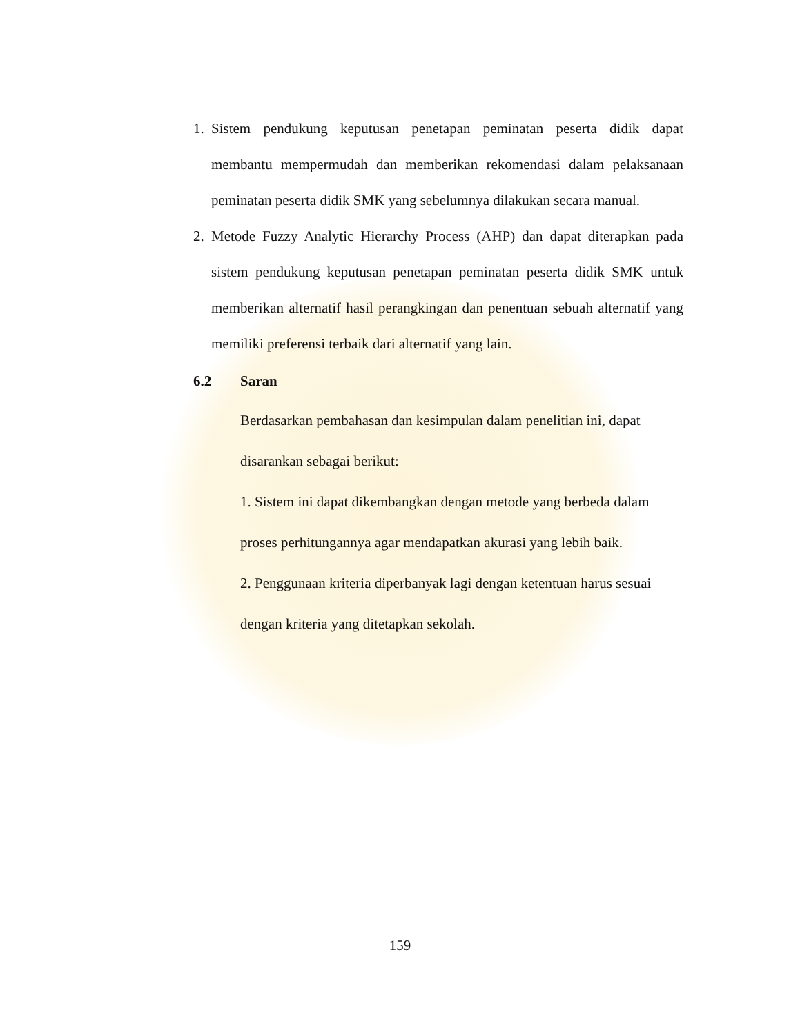1. Sistem pendukung keputusan penetapan peminatan peserta didik dapat membantu mempermudah dan memberikan rekomendasi dalam pelaksanaan peminatan peserta didik SMK yang sebelumnya dilakukan secara manual.
2. Metode Fuzzy Analytic Hierarchy Process (AHP) dan dapat diterapkan pada sistem pendukung keputusan penetapan peminatan peserta didik SMK untuk memberikan alternatif hasil perangkingan dan penentuan sebuah alternatif yang memiliki preferensi terbaik dari alternatif yang lain.
6.2 Saran
Berdasarkan pembahasan dan kesimpulan dalam penelitian ini, dapat disarankan sebagai berikut:
1. Sistem ini dapat dikembangkan dengan metode yang berbeda dalam proses perhitungannya agar mendapatkan akurasi yang lebih baik.
2. Penggunaan kriteria diperbanyak lagi dengan ketentuan harus sesuai dengan kriteria yang ditetapkan sekolah.
159